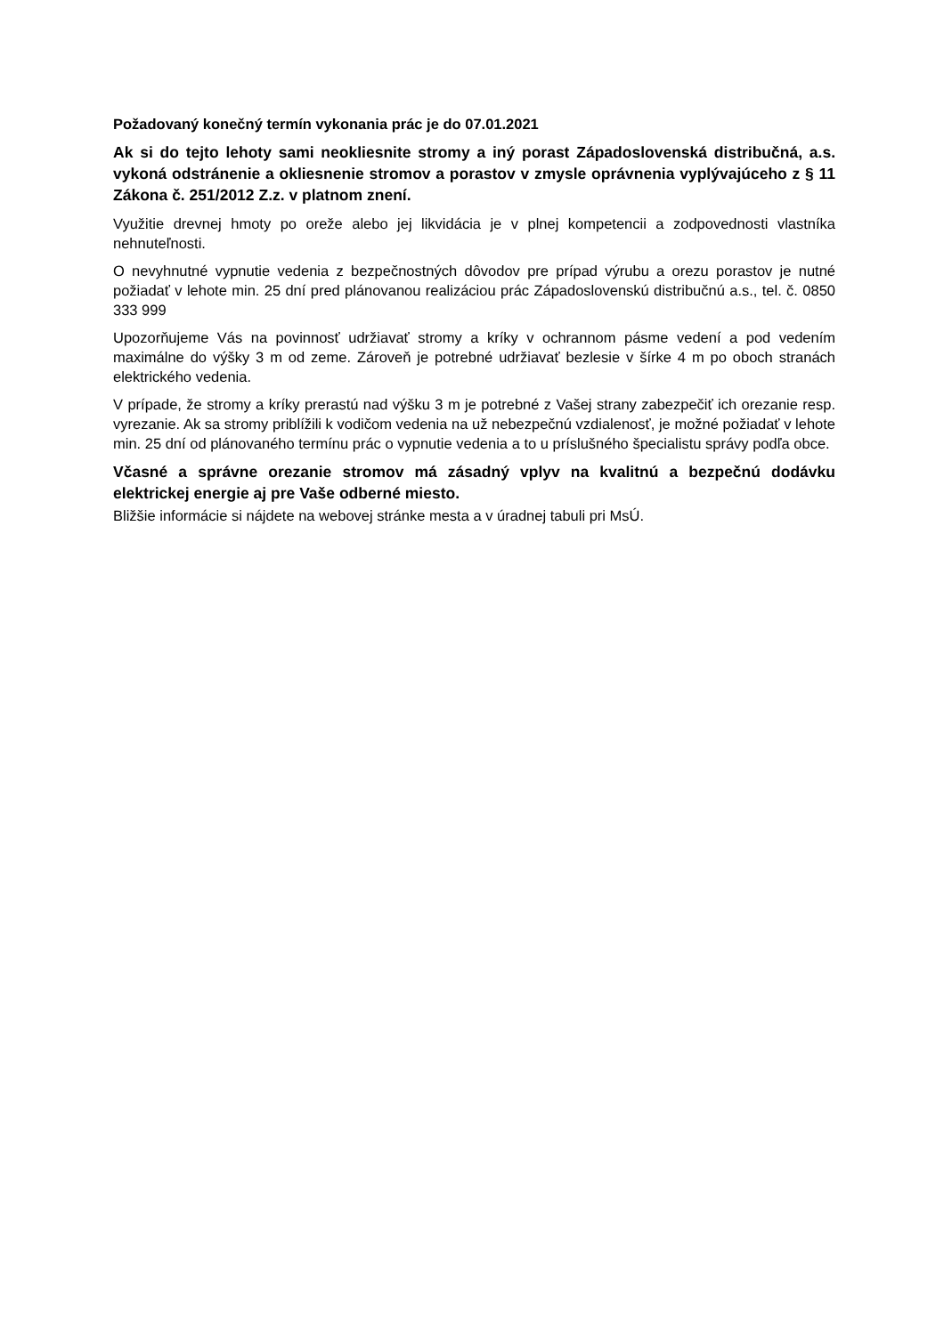Požadovaný konečný termín vykonania prác je do 07.01.2021
Ak si do tejto lehoty sami neokliesnite stromy a iný porast Západoslovenská distribučná, a.s. vykoná odstránenie a okliesnenie stromov a porastov v zmysle oprávnenia vyplývajúceho z § 11 Zákona č. 251/2012 Z.z. v platnom znení.
Využitie drevnej hmoty po oreže alebo jej likvidácia je v plnej kompetencii a zodpovednosti vlastníka nehnuteľnosti.
O nevyhnutné vypnutie vedenia z bezpečnostných dôvodov pre prípad výrubu a orezu porastov je nutné požiadať v lehote min. 25 dní pred plánovanou realizáciou prác Západoslovenskú distribučnú a.s., tel. č. 0850 333 999
Upozorňujeme Vás na povinnosť udržiavať stromy a kríky v ochrannom pásme vedení a pod vedením maximálne do výšky 3 m od zeme. Zároveň je potrebné udržiavať bezlesie v šírke 4 m po oboch stranách elektrického vedenia.
V prípade, že stromy a kríky prerastú nad výšku 3 m je potrebné z Vašej strany zabezpečiť ich orezanie resp. vyrezanie. Ak sa stromy priblížili k vodičom vedenia na už nebezpečnú vzdialenosť, je možné požiadať v lehote min. 25 dní od plánovaného termínu prác o vypnutie vedenia a to u príslušného špecialistu správy podľa obce.
Včasné a správne orezanie stromov má zásadný vplyv na kvalitnú a bezpečnú dodávku elektrickej energie aj pre Vaše odberné miesto.
Bližšie informácie si nájdete na webovej stránke mesta a v úradnej tabuli pri MsÚ.